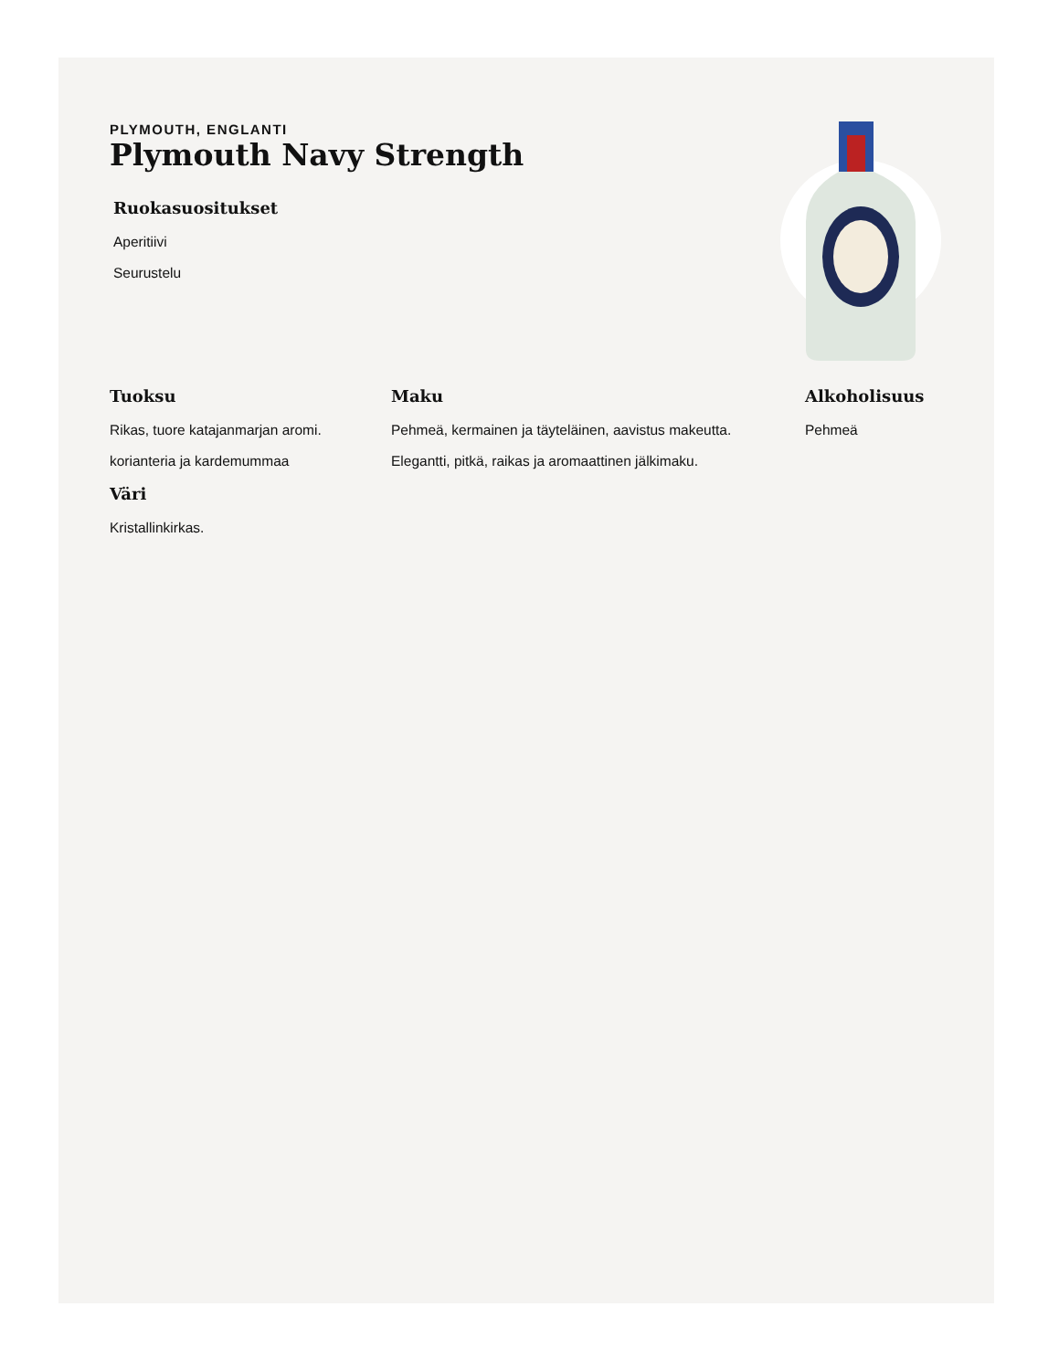PLYMOUTH, ENGLANTI
Plymouth Navy Strength
Ruokasuositukset
Aperitiivi
Seurustelu
Tuoksu
Rikas, tuore katajanmarjan aromi.
korianteria ja kardemummaa
Väri
Kristallinkirkas.
Maku
Pehmeä, kermainen ja täyteläinen, aavistus makeutta.
Elegantti, pitkä, raikas ja aromaattinen jälkimaku.
Alkoholisuus
Pehmeä